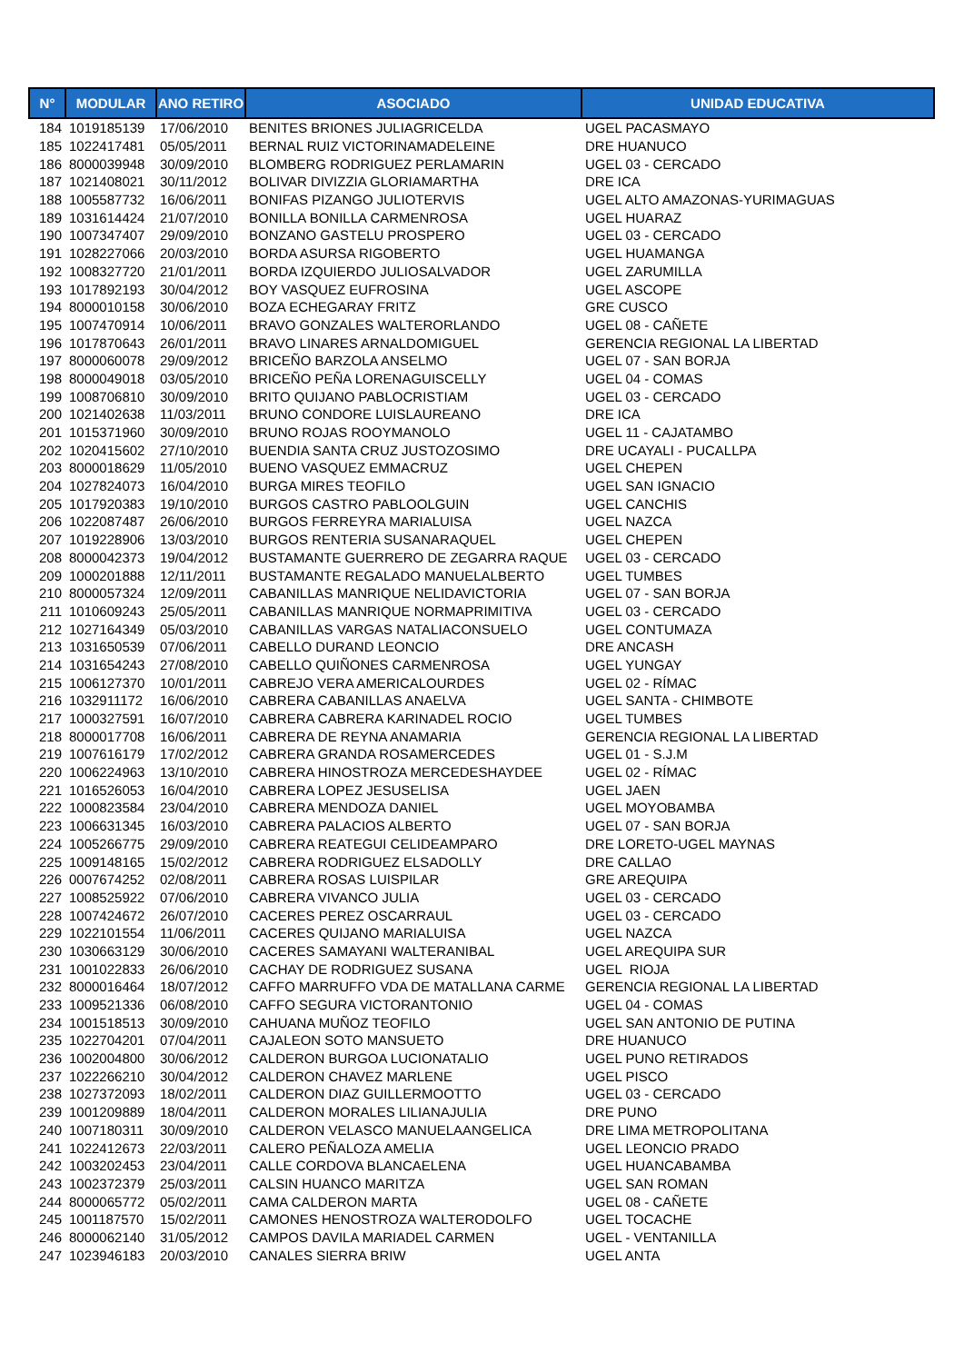| N° | MODULAR | ANO RETIRO | ASOCIADO | UNIDAD EDUCATIVA |
| --- | --- | --- | --- | --- |
| 184 | 1019185139 | 17/06/2010 | BENITES BRIONES JULIAGRICELDA | UGEL PACASMAYO |
| 185 | 1022417481 | 05/05/2011 | BERNAL RUIZ VICTORINAMADELEINE | DRE HUANUCO |
| 186 | 8000039948 | 30/09/2010 | BLOMBERG RODRIGUEZ PERLAMARIN | UGEL 03 - CERCADO |
| 187 | 1021408021 | 30/11/2012 | BOLIVAR DIVIZZIA GLORIAMARTHA | DRE ICA |
| 188 | 1005587732 | 16/06/2011 | BONIFAS PIZANGO JULIOTERVIS | UGEL ALTO AMAZONAS-YURIMAGUAS |
| 189 | 1031614424 | 21/07/2010 | BONILLA BONILLA CARMENROSA | UGEL HUARAZ |
| 190 | 1007347407 | 29/09/2010 | BONZANO GASTELU PROSPERO | UGEL 03 - CERCADO |
| 191 | 1028227066 | 20/03/2010 | BORDA ASURSA RIGOBERTO | UGEL HUAMANGA |
| 192 | 1008327720 | 21/01/2011 | BORDA IZQUIERDO JULIOSALVADOR | UGEL ZARUMILLA |
| 193 | 1017892193 | 30/04/2012 | BOY VASQUEZ EUFROSINA | UGEL ASCOPE |
| 194 | 8000010158 | 30/06/2010 | BOZA ECHEGARAY FRITZ | GRE CUSCO |
| 195 | 1007470914 | 10/06/2011 | BRAVO GONZALES WALTERORLANDO | UGEL 08 - CAÑETE |
| 196 | 1017870643 | 26/01/2011 | BRAVO LINARES ARNALDOMIGUEL | GERENCIA REGIONAL LA LIBERTAD |
| 197 | 8000060078 | 29/09/2012 | BRICEÑO BARZOLA ANSELMO | UGEL 07 - SAN BORJA |
| 198 | 8000049018 | 03/05/2010 | BRICEÑO PEÑA LORENAGUISCELLY | UGEL 04 - COMAS |
| 199 | 1008706810 | 30/09/2010 | BRITO QUIJANO PABLOCRISTIAM | UGEL 03 - CERCADO |
| 200 | 1021402638 | 11/03/2011 | BRUNO CONDORE LUISLAUREANO | DRE ICA |
| 201 | 1015371960 | 30/09/2010 | BRUNO ROJAS ROOYMANOLO | UGEL 11 - CAJATAMBO |
| 202 | 1020415602 | 27/10/2010 | BUENDIA SANTA CRUZ JUSTOZOSIMO | DRE UCAYALI - PUCALLPA |
| 203 | 8000018629 | 11/05/2010 | BUENO VASQUEZ EMMACRUZ | UGEL CHEPEN |
| 204 | 1027824073 | 16/04/2010 | BURGA MIRES TEOFILO | UGEL SAN IGNACIO |
| 205 | 1017920383 | 19/10/2010 | BURGOS CASTRO PABLOOLGUIN | UGEL CANCHIS |
| 206 | 1022087487 | 26/06/2010 | BURGOS FERREYRA MARIALUISA | UGEL NAZCA |
| 207 | 1019228906 | 13/03/2010 | BURGOS RENTERIA SUSANARAQUEL | UGEL CHEPEN |
| 208 | 8000042373 | 19/04/2012 | BUSTAMANTE GUERRERO DE ZEGARRA RAQUE | UGEL 03 - CERCADO |
| 209 | 1000201888 | 12/11/2011 | BUSTAMANTE REGALADO MANUELALBERTO | UGEL TUMBES |
| 210 | 8000057324 | 12/09/2011 | CABANILLAS MANRIQUE NELIDAVICTORIA | UGEL 07 - SAN BORJA |
| 211 | 1010609243 | 25/05/2011 | CABANILLAS MANRIQUE NORMAPRIMITIVA | UGEL 03 - CERCADO |
| 212 | 1027164349 | 05/03/2010 | CABANILLAS VARGAS NATALIACONSUELO | UGEL CONTUMAZA |
| 213 | 1031650539 | 07/06/2011 | CABELLO DURAND LEONCIO | DRE ANCASH |
| 214 | 1031654243 | 27/08/2010 | CABELLO QUIÑONES CARMENROSA | UGEL YUNGAY |
| 215 | 1006127370 | 10/01/2011 | CABREJO VERA AMERICALOURDES | UGEL 02 - RÍMAC |
| 216 | 1032911172 | 16/06/2010 | CABRERA CABANILLAS ANAELVA | UGEL SANTA - CHIMBOTE |
| 217 | 1000327591 | 16/07/2010 | CABRERA CABRERA KARINADEL ROCIO | UGEL TUMBES |
| 218 | 8000017708 | 16/06/2011 | CABRERA DE REYNA ANAMARIA | GERENCIA REGIONAL LA LIBERTAD |
| 219 | 1007616179 | 17/02/2012 | CABRERA GRANDA ROSAMERCEDES | UGEL 01 - S.J.M |
| 220 | 1006224963 | 13/10/2010 | CABRERA HINOSTROZA MERCEDESHAYDEE | UGEL 02 - RÍMAC |
| 221 | 1016526053 | 16/04/2010 | CABRERA LOPEZ JESUSELISA | UGEL JAEN |
| 222 | 1000823584 | 23/04/2010 | CABRERA MENDOZA DANIEL | UGEL MOYOBAMBA |
| 223 | 1006631345 | 16/03/2010 | CABRERA PALACIOS ALBERTO | UGEL 07 - SAN BORJA |
| 224 | 1005266775 | 29/09/2010 | CABRERA REATEGUI CELIDEAMPARO | DRE LORETO-UGEL MAYNAS |
| 225 | 1009148165 | 15/02/2012 | CABRERA RODRIGUEZ ELSADOLLY | DRE CALLAO |
| 226 | 0007674252 | 02/08/2011 | CABRERA ROSAS LUISPILAR | GRE AREQUIPA |
| 227 | 1008525922 | 07/06/2010 | CABRERA VIVANCO JULIA | UGEL 03 - CERCADO |
| 228 | 1007424672 | 26/07/2010 | CACERES PEREZ OSCARRAUL | UGEL 03 - CERCADO |
| 229 | 1022101554 | 11/06/2011 | CACERES QUIJANO MARIALUISA | UGEL NAZCA |
| 230 | 1030663129 | 30/06/2010 | CACERES SAMAYANI WALTERANIBAL | UGEL AREQUIPA SUR |
| 231 | 1001022833 | 26/06/2010 | CACHAY DE RODRIGUEZ SUSANA | UGEL RIOJA |
| 232 | 8000016464 | 18/07/2012 | CAFFO MARRUFFO VDA DE MATALLANA CARME | GERENCIA REGIONAL LA LIBERTAD |
| 233 | 1009521336 | 06/08/2010 | CAFFO SEGURA VICTORANTONIO | UGEL 04 - COMAS |
| 234 | 1001518513 | 30/09/2010 | CAHUANA MUÑOZ TEOFILO | UGEL SAN ANTONIO DE PUTINA |
| 235 | 1022704201 | 07/04/2011 | CAJALEON SOTO MANSUETO | DRE HUANUCO |
| 236 | 1002004800 | 30/06/2012 | CALDERON BURGOA LUCIONATALIO | UGEL PUNO RETIRADOS |
| 237 | 1022266210 | 30/04/2012 | CALDERON CHAVEZ MARLENE | UGEL PISCO |
| 238 | 1027372093 | 18/02/2011 | CALDERON DIAZ GUILLERMOOTTO | UGEL 03 - CERCADO |
| 239 | 1001209889 | 18/04/2011 | CALDERON MORALES LILIANAJULIA | DRE PUNO |
| 240 | 1007180311 | 30/09/2010 | CALDERON VELASCO MANUELAANGELICA | DRE LIMA METROPOLITANA |
| 241 | 1022412673 | 22/03/2011 | CALERO PEÑALOZA AMELIA | UGEL LEONCIO PRADO |
| 242 | 1003202453 | 23/04/2011 | CALLE CORDOVA BLANCAELENA | UGEL HUANCABAMBA |
| 243 | 1002372379 | 25/03/2011 | CALSIN HUANCO MARITZA | UGEL SAN ROMAN |
| 244 | 8000065772 | 05/02/2011 | CAMA CALDERON MARTA | UGEL 08 - CAÑETE |
| 245 | 1001187570 | 15/02/2011 | CAMONES HENOSTROZA WALTERODOLFO | UGEL TOCACHE |
| 246 | 8000062140 | 31/05/2012 | CAMPOS DAVILA MARIADEL CARMEN | UGEL - VENTANILLA |
| 247 | 1023946183 | 20/03/2010 | CANALES SIERRA BRIW | UGEL ANTA |